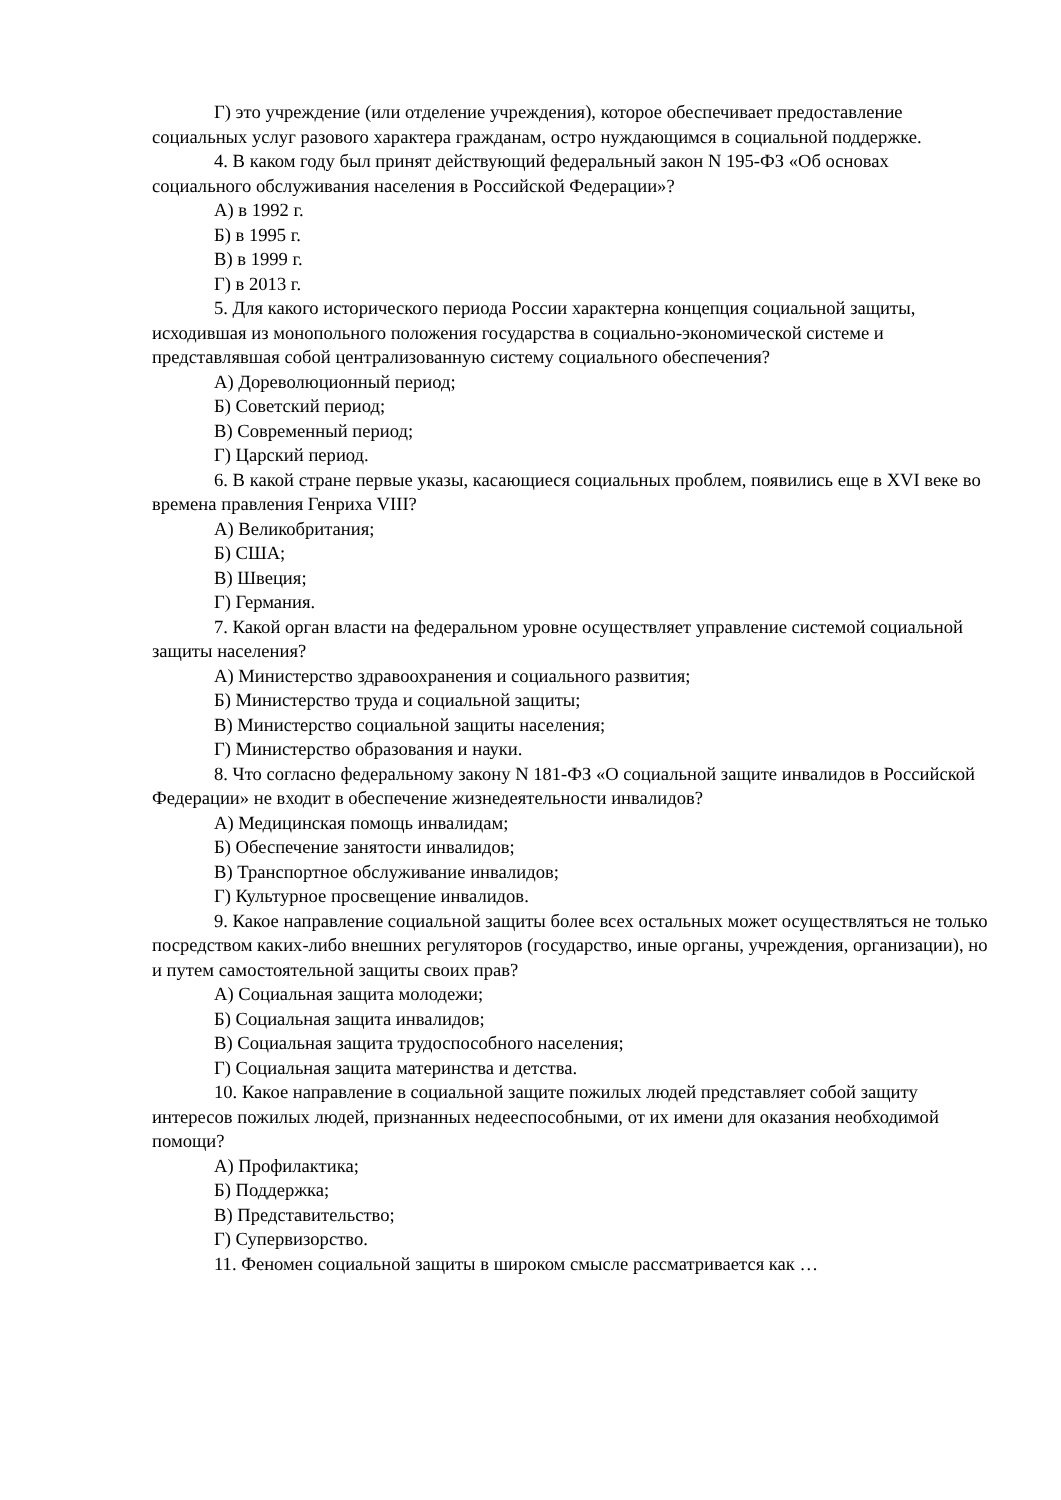Г) это учреждение (или отделение учреждения), которое обеспечивает предоставление социальных услуг разового характера гражданам, остро нуждающимся в социальной поддержке.
4. В каком году был принят действующий федеральный закон N 195-ФЗ «Об основах социального обслуживания населения в Российской Федерации»?
А) в 1992 г.
Б) в 1995 г.
В) в 1999 г.
Г) в 2013 г.
5. Для какого исторического периода России характерна концепция социальной защиты, исходившая из монопольного положения государства в социально-экономической системе и представлявшая собой централизованную систему социального обеспечения?
А) Дореволюционный период;
Б) Советский период;
В) Современный период;
Г) Царский период.
6. В какой стране первые указы, касающиеся социальных проблем, появились еще в XVI веке во времена правления Генриха VIII?
А) Великобритания;
Б) США;
В) Швеция;
Г) Германия.
7. Какой орган власти на федеральном уровне осуществляет управление системой социальной защиты населения?
А) Министерство здравоохранения и социального развития;
Б) Министерство труда и социальной защиты;
В) Министерство социальной защиты населения;
Г) Министерство образования и науки.
8. Что согласно федеральному закону N 181-ФЗ «О социальной защите инвалидов в Российской Федерации» не входит в обеспечение жизнедеятельности инвалидов?
А) Медицинская помощь инвалидам;
Б) Обеспечение занятости инвалидов;
В) Транспортное обслуживание инвалидов;
Г) Культурное просвещение инвалидов.
9. Какое направление социальной защиты более всех остальных может осуществляться не только посредством каких-либо внешних регуляторов (государство, иные органы, учреждения, организации), но и путем самостоятельной защиты своих прав?
А) Социальная защита молодежи;
Б) Социальная защита инвалидов;
В) Социальная защита трудоспособного населения;
Г) Социальная защита материнства и детства.
10. Какое направление в социальной защите пожилых людей представляет собой защиту интересов пожилых людей, признанных недееспособными, от их имени для оказания необходимой помощи?
А) Профилактика;
Б) Поддержка;
В) Представительство;
Г) Супервизорство.
11. Феномен социальной защиты в широком смысле рассматривается как …